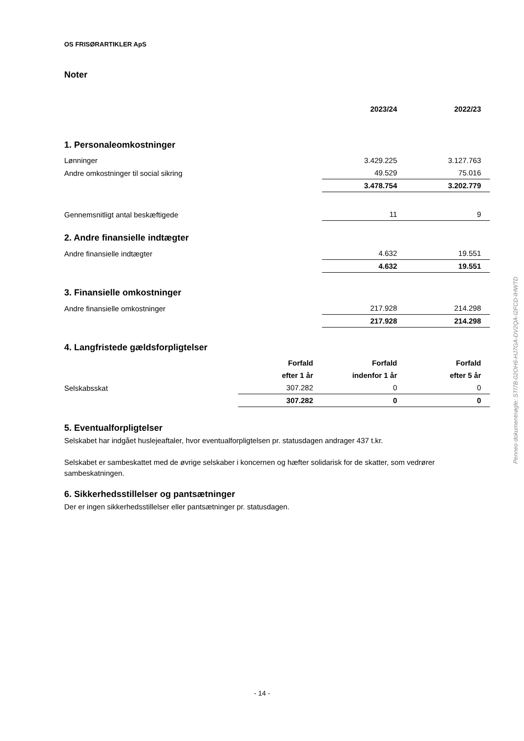OS FRISØRARTIKLER ApS
Noter
| | | 2023/24 | 2022/23 |
| 1. Personaleomkostninger | | | |
| Lønninger | | 3.429.225 | 3.127.763 |
| Andre omkostninger til social sikring | | 49.529 | 75.016 |
| | | 3.478.754 | 3.202.779 |
| Gennemsnitligt antal beskæftigede | | 11 | 9 |
| 2. Andre finansielle indtægter | | | |
| Andre finansielle indtægter | | 4.632 | 19.551 |
| | | 4.632 | 19.551 |
| 3. Finansielle omkostninger | | | |
| Andre finansielle omkostninger | | 217.928 | 214.298 |
| | | 217.928 | 214.298 |
| 4. Langfristede gældsforpligtelser | | | |
| | Forfald | Forfald | Forfald |
| | efter 1 år | indenfor 1 år | efter 5 år |
| Selskabsskat | 307.282 | 0 | 0 |
| | 307.282 | 0 | 0 |
5. Eventualforpligtelser
Selskabet har indgået huslejeaftaler, hvor eventualforpligtelsen pr. statusdagen andrager 437 t.kr.
Selskabet er sambeskattet med de øvrige selskaber i koncernen og hæfter solidarisk for de skatter, som vedrører sambeskatningen.
6. Sikkerhedsstillelser og pantsætninger
Der er ingen sikkerhedsstillelser eller pantsætninger pr. statusdagen.
Penneo dokumentnøgle: STI7B-02OH6-HJ7GA-DV2QA-I2FCD-IHWTD
- 14 -